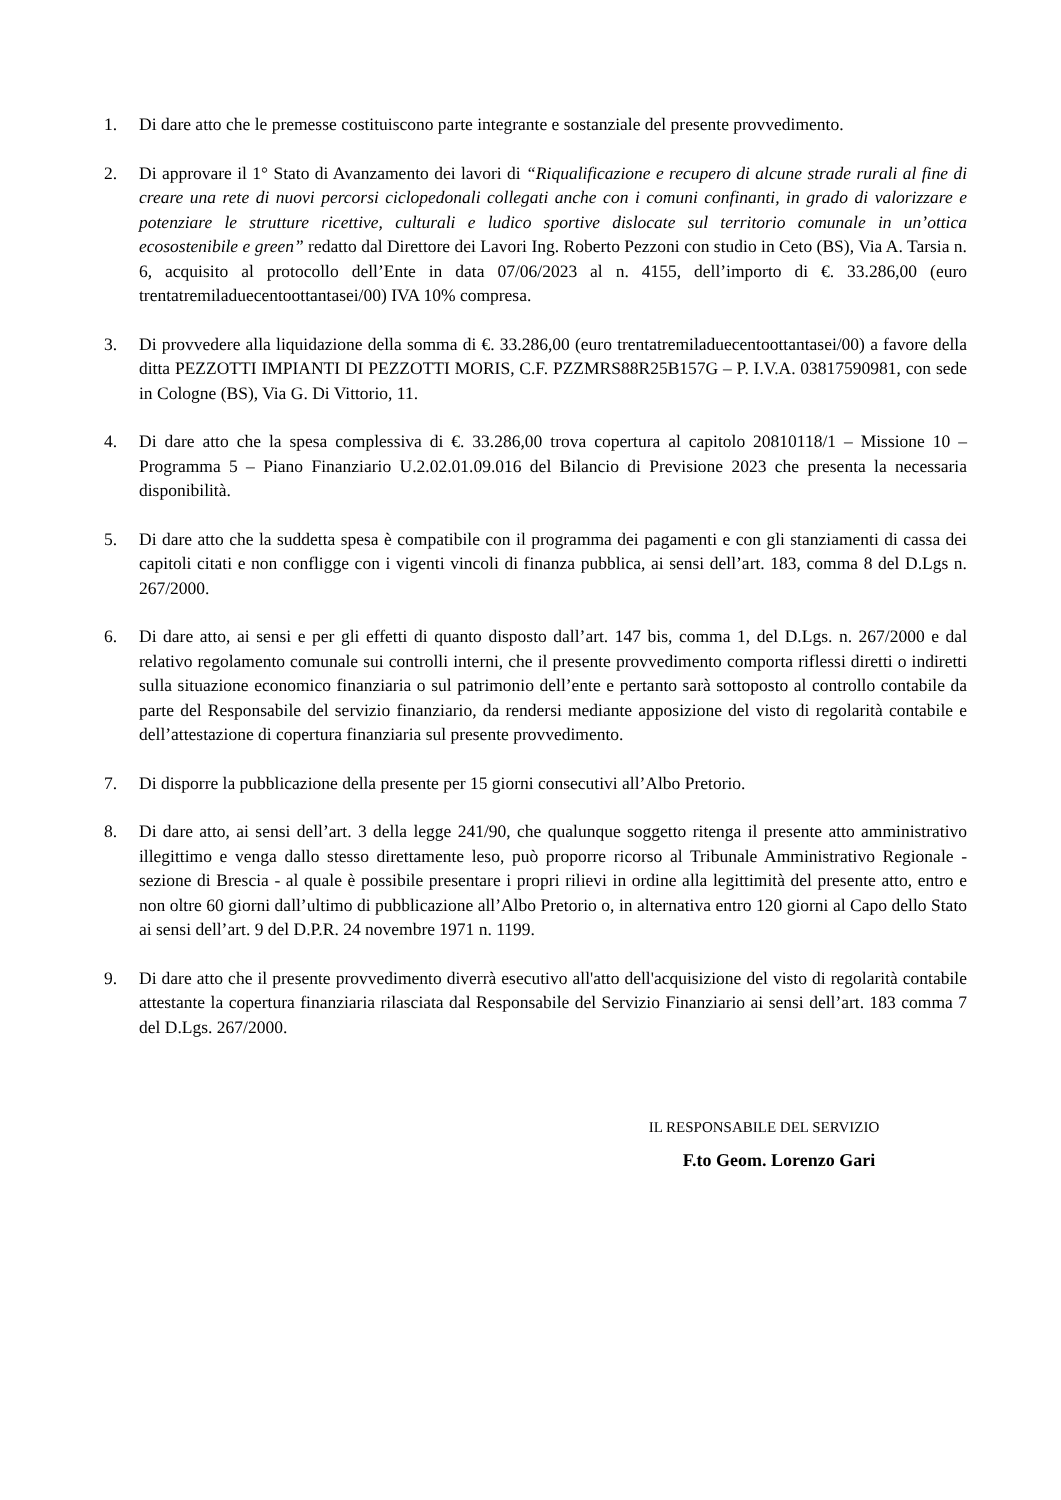1. Di dare atto che le premesse costituiscono parte integrante e sostanziale del presente provvedimento.
2. Di approvare il 1° Stato di Avanzamento dei lavori di “Riqualificazione e recupero di alcune strade rurali al fine di creare una rete di nuovi percorsi ciclopedonali collegati anche con i comuni confinanti, in grado di valorizzare e potenziare le strutture ricettive, culturali e ludico sportive dislocate sul territorio comunale in un’ottica ecosostenibile e green” redatto dal Direttore dei Lavori Ing. Roberto Pezzoni con studio in Ceto (BS), Via A. Tarsia n. 6, acquisito al protocollo dell’Ente in data 07/06/2023 al n. 4155, dell’importo di €. 33.286,00 (euro trentatremiladuecentoottantasei/00) IVA 10% compresa.
3. Di provvedere alla liquidazione della somma di €. 33.286,00 (euro trentatremiladuecentoottantasei/00) a favore della ditta PEZZOTTI IMPIANTI DI PEZZOTTI MORIS, C.F. PZZMRS88R25B157G – P. I.V.A. 03817590981, con sede in Cologne (BS), Via G. Di Vittorio, 11.
4. Di dare atto che la spesa complessiva di €. 33.286,00 trova copertura al capitolo 20810118/1 – Missione 10 – Programma 5 – Piano Finanziario U.2.02.01.09.016 del Bilancio di Previsione 2023 che presenta la necessaria disponibilità.
5. Di dare atto che la suddetta spesa è compatibile con il programma dei pagamenti e con gli stanziamenti di cassa dei capitoli citati e non confligge con i vigenti vincoli di finanza pubblica, ai sensi dell’art. 183, comma 8 del D.Lgs n. 267/2000.
6. Di dare atto, ai sensi e per gli effetti di quanto disposto dall’art. 147 bis, comma 1, del D.Lgs. n. 267/2000 e dal relativo regolamento comunale sui controlli interni, che il presente provvedimento comporta riflessi diretti o indiretti sulla situazione economico finanziaria o sul patrimonio dell’ente e pertanto sarà sottoposto al controllo contabile da parte del Responsabile del servizio finanziario, da rendersi mediante apposizione del visto di regolarità contabile e dell’attestazione di copertura finanziaria sul presente provvedimento.
7. Di disporre la pubblicazione della presente per 15 giorni consecutivi all’Albo Pretorio.
8. Di dare atto, ai sensi dell’art. 3 della legge 241/90, che qualunque soggetto ritenga il presente atto amministrativo illegittimo e venga dallo stesso direttamente leso, può proporre ricorso al Tribunale Amministrativo Regionale - sezione di Brescia - al quale è possibile presentare i propri rilievi in ordine alla legittimità del presente atto, entro e non oltre 60 giorni dall’ultimo di pubblicazione all’Albo Pretorio o, in alternativa entro 120 giorni al Capo dello Stato ai sensi dell’art. 9 del D.P.R. 24 novembre 1971 n. 1199.
9. Di dare atto che il presente provvedimento diverrà esecutivo all'atto dell'acquisizione del visto di regolarità contabile attestante la copertura finanziaria rilasciata dal Responsabile del Servizio Finanziario ai sensi dell’art. 183 comma 7 del D.Lgs. 267/2000.
IL RESPONSABILE DEL SERVIZIO
F.to Geom. Lorenzo Gari